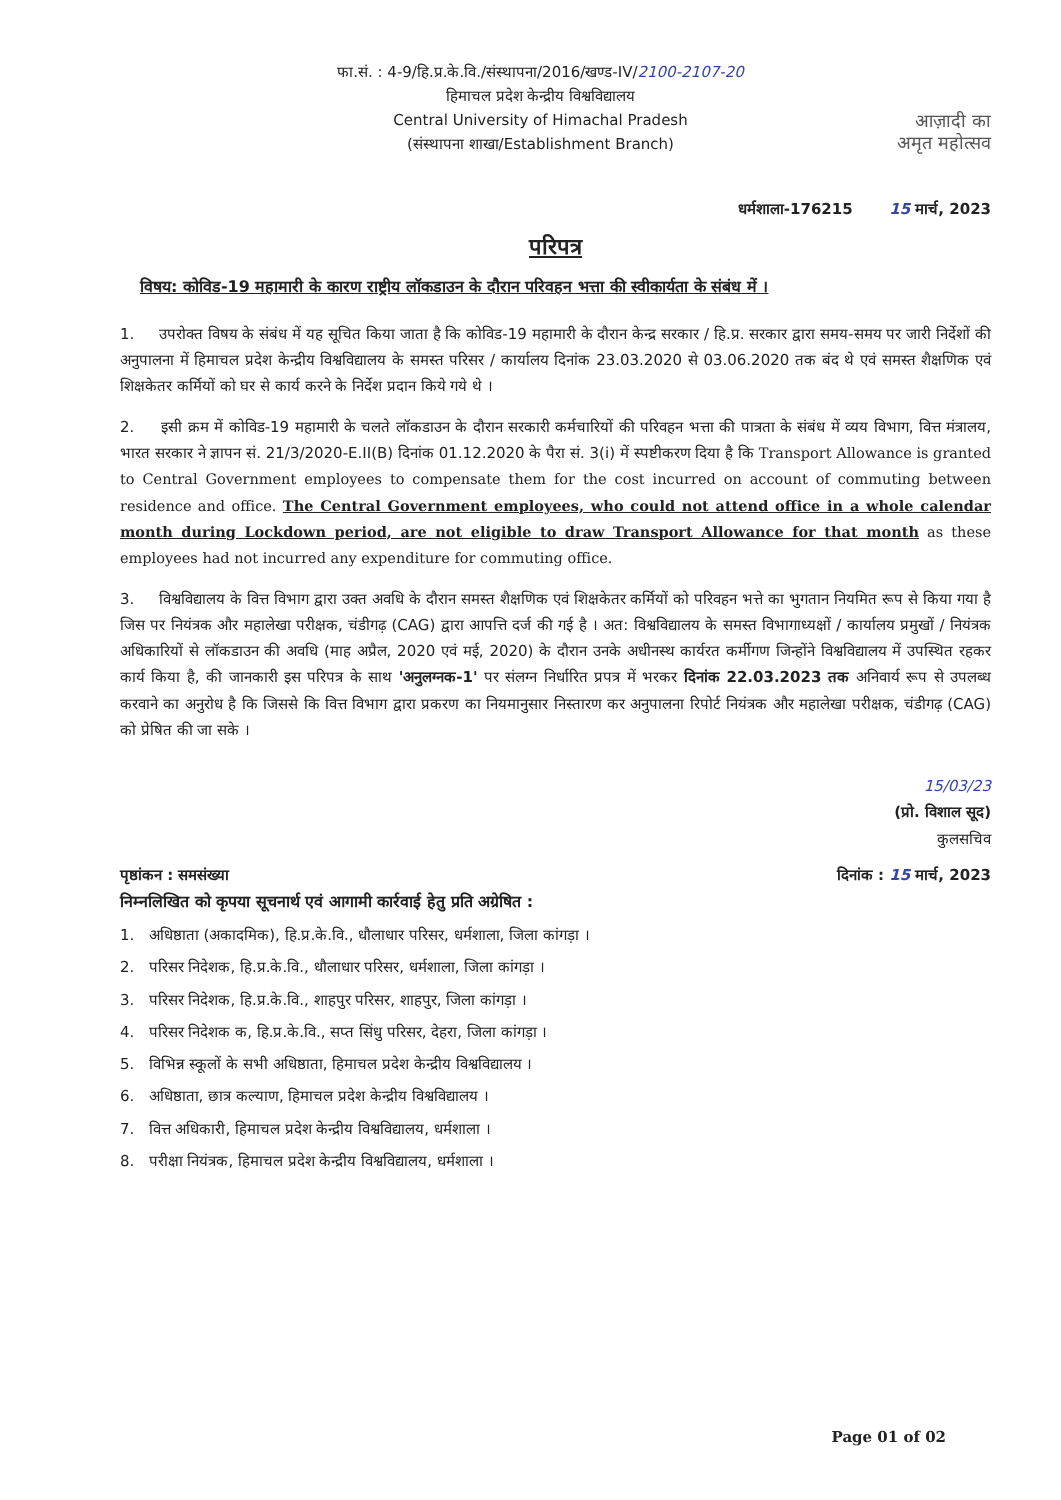फा.सं. : 4-9/हि.प्र.के.वि./संस्थापना/2016/खण्ड-IV/2100-2107-20
हिमाचल प्रदेश केन्द्रीय विश्वविद्यालय
Central University of Himachal Pradesh
(संस्थापना शाखा/Establishment Branch)
आज़ादी का
अमृत महोत्सव
धर्मशाला-176215 15 मार्च, 2023
परिपत्र
विषय: कोविड-19 महामारी के कारण राष्ट्रीय लॉकडाउन के दौरान परिवहन भत्ता की स्वीकार्यता के संबंध में ।
1. उपरोक्त विषय के संबंध में यह सूचित किया जाता है कि कोविड-19 महामारी के दौरान केन्द्र सरकार / हि.प्र. सरकार द्वारा समय-समय पर जारी निर्देशों की अनुपालना में हिमाचल प्रदेश केन्द्रीय विश्वविद्यालय के समस्त परिसर / कार्यालय दिनांक 23.03.2020 से 03.06.2020 तक बंद थे एवं समस्त शैक्षणिक एवं शिक्षकेतर कर्मियों को घर से कार्य करने के निर्देश प्रदान किये गये थे ।
2. इसी क्रम में कोविड-19 महामारी के चलते लॉकडाउन के दौरान सरकारी कर्मचारियों की परिवहन भत्ता की पात्रता के संबंध में व्यय विभाग, वित्त मंत्रालय, भारत सरकार ने ज्ञापन सं. 21/3/2020-E.II(B) दिनांक 01.12.2020 के पैरा सं. 3(i) में स्पष्टीकरण दिया है कि Transport Allowance is granted to Central Government employees to compensate them for the cost incurred on account of commuting between residence and office. The Central Government employees, who could not attend office in a whole calendar month during Lockdown period, are not eligible to draw Transport Allowance for that month as these employees had not incurred any expenditure for commuting office.
3. विश्वविद्यालय के वित्त विभाग द्वारा उक्त अवधि के दौरान समस्त शैक्षणिक एवं शिक्षकेतर कर्मियों को परिवहन भत्ते का भुगतान नियमित रूप से किया गया है जिस पर नियंत्रक और महालेखा परीक्षक, चंडीगढ़ (CAG) द्वारा आपत्ति दर्ज की गई है । अत: विश्वविद्यालय के समस्त विभागाध्यक्षों / कार्यालय प्रमुखों / नियंत्रक अधिकारियों से लॉकडाउन की अवधि (माह अप्रैल, 2020 एवं मई, 2020) के दौरान उनके अधीनस्थ कार्यरत कर्मीगण जिन्होंने विश्वविद्यालय में उपस्थित रहकर कार्य किया है, की जानकारी इस परिपत्र के साथ 'अनुलग्नक-1' पर संलग्न निर्धारित प्रपत्र में भरकर दिनांक 22.03.2023 तक अनिवार्य रूप से उपलब्ध करवाने का अनुरोध है कि जिससे कि वित्त विभाग द्वारा प्रकरण का नियमानुसार निस्तारण कर अनुपालना रिपोर्ट नियंत्रक और महालेखा परीक्षक, चंडीगढ़ (CAG) को प्रेषित की जा सके ।
15/03/23
(प्रो. विशाल सूद)
कुलसचिव
पृष्ठांकन : समसंख्या दिनांक : 15 मार्च, 2023
निम्नलिखित को कृपया सूचनार्थ एवं आगामी कार्रवाई हेतु प्रति अग्रेषित :
1. अधिष्ठाता (अकादमिक), हि.प्र.के.वि., धौलाधार परिसर, धर्मशाला, जिला कांगड़ा ।
2. परिसर निदेशक, हि.प्र.के.वि., धौलाधार परिसर, धर्मशाला, जिला कांगड़ा ।
3. परिसर निदेशक, हि.प्र.के.वि., शाहपुर परिसर, शाहपुर, जिला कांगड़ा ।
4. परिसर निदेशक क, हि.प्र.के.वि., सप्त सिंधु परिसर, देहरा, जिला कांगड़ा ।
5. विभिन्न स्कूलों के सभी अधिष्ठाता, हिमाचल प्रदेश केन्द्रीय विश्वविद्यालय ।
6. अधिष्ठाता, छात्र कल्याण, हिमाचल प्रदेश केन्द्रीय विश्वविद्यालय ।
7. वित्त अधिकारी, हिमाचल प्रदेश केन्द्रीय विश्वविद्यालय, धर्मशाला ।
8. परीक्षा नियंत्रक, हिमाचल प्रदेश केन्द्रीय विश्वविद्यालय, धर्मशाला ।
Page 01 of 02